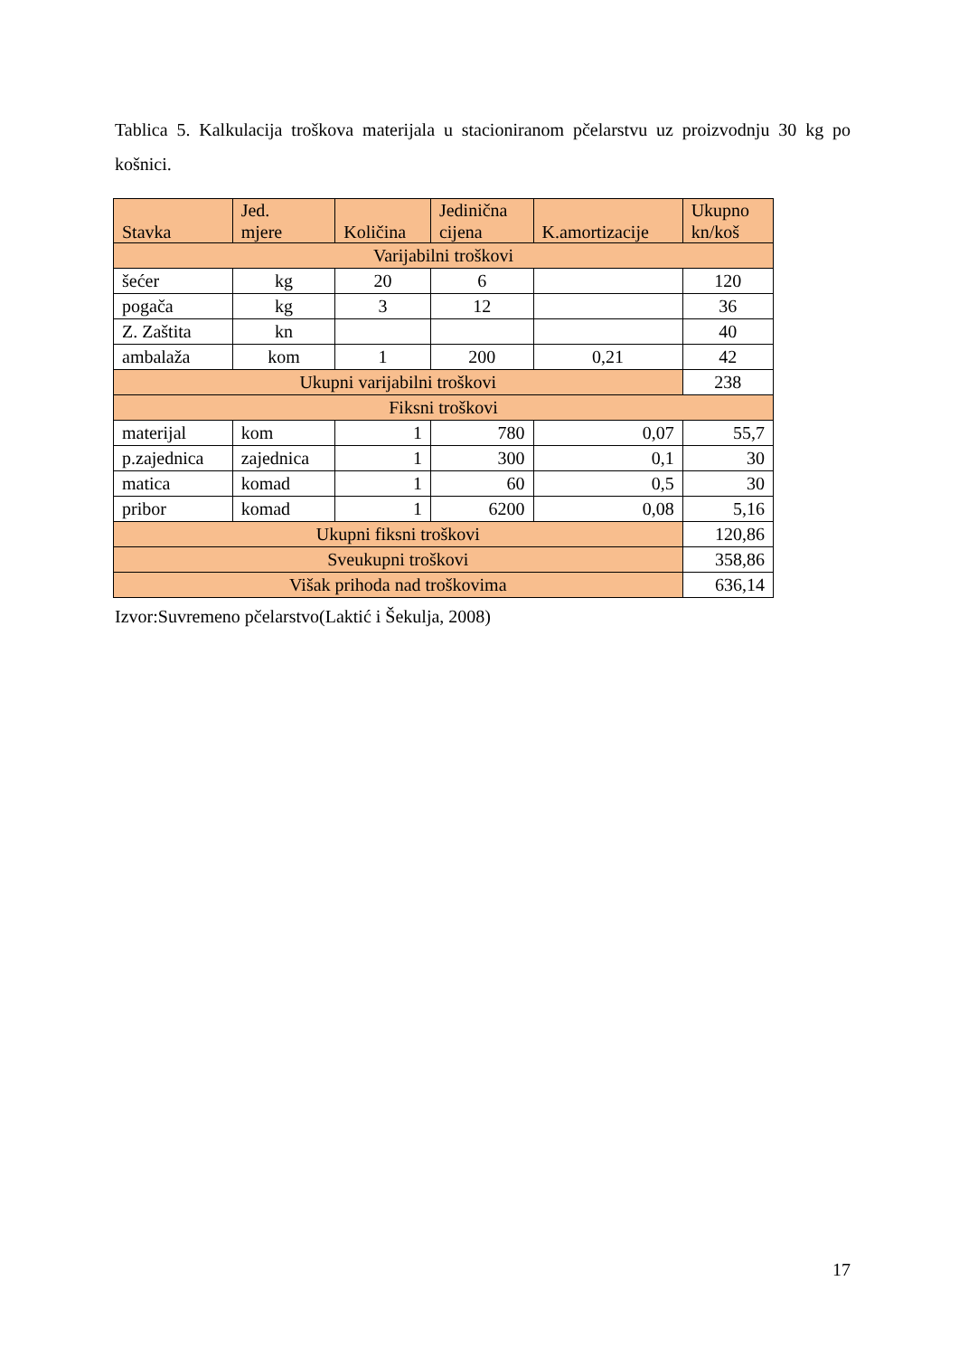Tablica 5. Kalkulacija troškova materijala u stacioniranom pčelarstvu uz proizvodnju 30 kg po košnici.
| Stavka | Jed. mjere | Količina | Jedinična cijena | K.amortizacije | Ukupno kn/koš |
| --- | --- | --- | --- | --- | --- |
| Varijabilni troškovi | | | | | |
| šećer | kg | 20 | 6 | | 120 |
| pogača | kg | 3 | 12 | | 36 |
| Z. Zaštita | kn | | | | 40 |
| ambalaža | kom | 1 | 200 | 0,21 | 42 |
| Ukupni varijabilni troškovi | | | | | 238 |
| Fiksni troškovi | | | | | |
| materijal | kom | 1 | 780 | 0,07 | 55,7 |
| p.zajednica | zajednica | 1 | 300 | 0,1 | 30 |
| matica | komad | 1 | 60 | 0,5 | 30 |
| pribor | komad | 1 | 6200 | 0,08 | 5,16 |
| Ukupni fiksni troškovi | | | | | 120,86 |
| Sveukupni troškovi | | | | | 358,86 |
| Višak prihoda nad troškovima | | | | | 636,14 |
Izvor:Suvremeno pčelarstvo(Laktić i Šekulja, 2008)
17